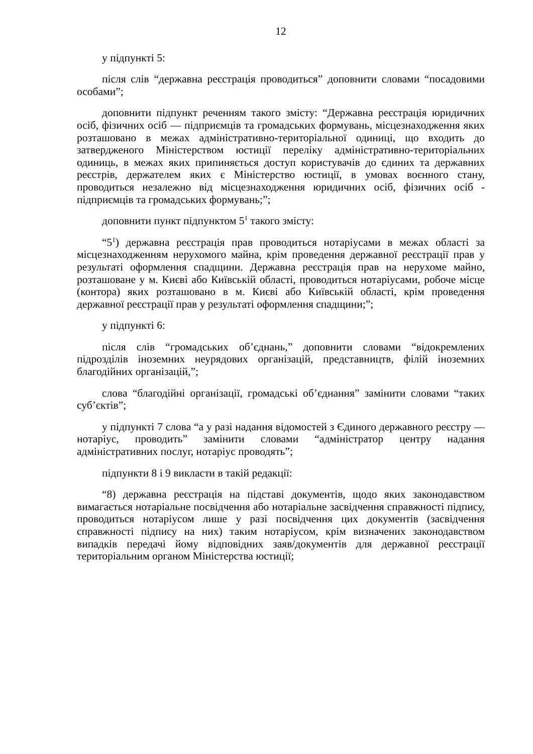12
у підпункті 5:
після слів “державна реєстрація проводиться” доповнити словами “посадовими особами”;
доповнити підпункт реченням такого змісту: “Державна реєстрація юридичних осіб, фізичних осіб — підприємців та громадських формувань, місцезнаходження яких розташовано в межах адміністративно-територіальної одиниці, що входить до затвердженого Міністерством юстиції переліку адміністративно-територіальних одиниць, в межах яких припиняється доступ користувачів до єдиних та державних реєстрів, держателем яких є Міністерство юстиції, в умовах воєнного стану, проводиться незалежно від місцезнаходження юридичних осіб, фізичних осіб - підприємців та громадських формувань;”;
доповнити пункт підпунктом 5<sup>1</sup> такого змісту:
“5<sup>1</sup>) державна реєстрація прав проводиться нотаріусами в межах області за місцезнаходженням нерухомого майна, крім проведення державної реєстрації прав у результаті оформлення спадщини. Державна реєстрація прав на нерухоме майно, розташоване у м. Києві або Київській області, проводиться нотаріусами, робоче місце (контора) яких розташовано в м. Києві або Київській області, крім проведення державної реєстрації прав у результаті оформлення спадщини;”;
у підпункті 6:
після слів “громадських об’єднань,” доповнити словами “відокремлених підрозділів іноземних неурядових організацій, представництв, філій іноземних благодійних організацій,”;
слова “благодійні організації, громадські об’єднання” замінити словами “таких суб’єктів”;
у підпункті 7 слова “а у разі надання відомостей з Єдиного державного реєстру — нотаріус, проводить” замінити словами “адміністратор центру надання адміністративних послуг, нотаріус проводять”;
підпункти 8 і 9 викласти в такій редакції:
“8) державна реєстрація на підставі документів, щодо яких законодавством вимагається нотаріальне посвідчення або нотаріальне засвідчення справжності підпису, проводиться нотаріусом лише у разі посвідчення цих документів (засвідчення справжності підпису на них) таким нотаріусом, крім визначених законодавством випадків передачі йому відповідних заяв/документів для державної реєстрації територіальним органом Міністерства юстиції;